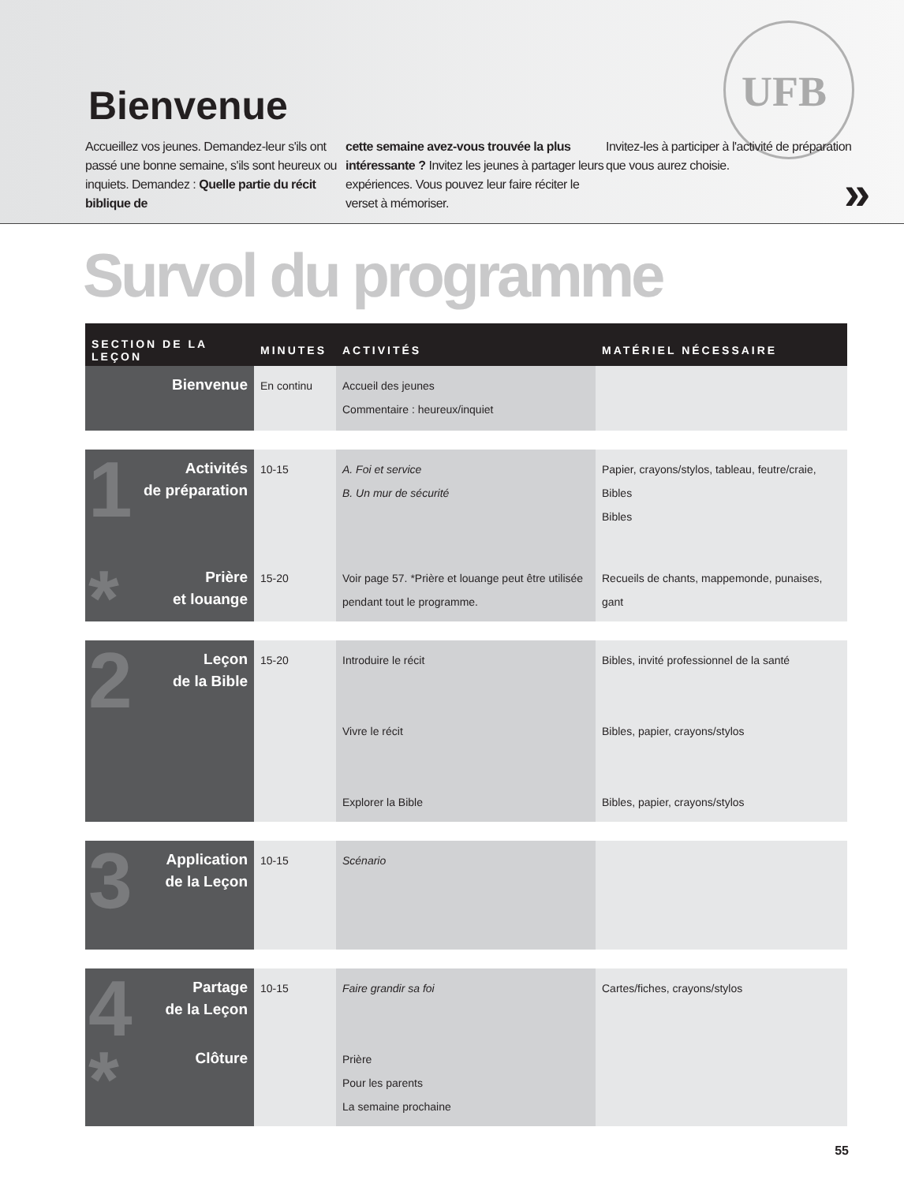UFB
Bienvenue
Accueillez vos jeunes. Demandez-leur s'ils ont passé une bonne semaine, s'ils sont heureux ou inquiets. Demandez : Quelle partie du récit biblique de
cette semaine avez-vous trouvée la plus intéressante ? Invitez les jeunes à partager leurs expériences. Vous pouvez leur faire réciter le verset à mémoriser.
Invitez-les à participer à l'activité de préparation que vous aurez choisie.
»
Survol du programme
| SECTION DE LA LEÇON | MINUTES | ACTIVITÉS | MATÉRIEL NÉCESSAIRE |
| --- | --- | --- | --- |
| Bienvenue | En continu | Accueil des jeunes Commentaire : heureux/inquiet | |
| 1 Activités de préparation | 10-15 | A. Foi et service B. Un mur de sécurité | Papier, crayons/stylos, tableau, feutre/craie, Bibles Bibles |
| * Prière et louange | 15-20 | Voir page 57. *Prière et louange peut être utilisée pendant tout le programme. | Recueils de chants, mappemonde, punaises, gant |
| 2 Leçon de la Bible | 15-20 | Introduire le récit Vivre le récit Explorer la Bible | Bibles, invité professionnel de la santé Bibles, papier, crayons/stylos Bibles, papier, crayons/stylos |
| 3 Application de la Leçon | 10-15 | Scénario | |
| 4 Partage de la Leçon | 10-15 | Faire grandir sa foi | Cartes/fiches, crayons/stylos |
| * Clôture | | Prière Pour les parents La semaine prochaine | |
55